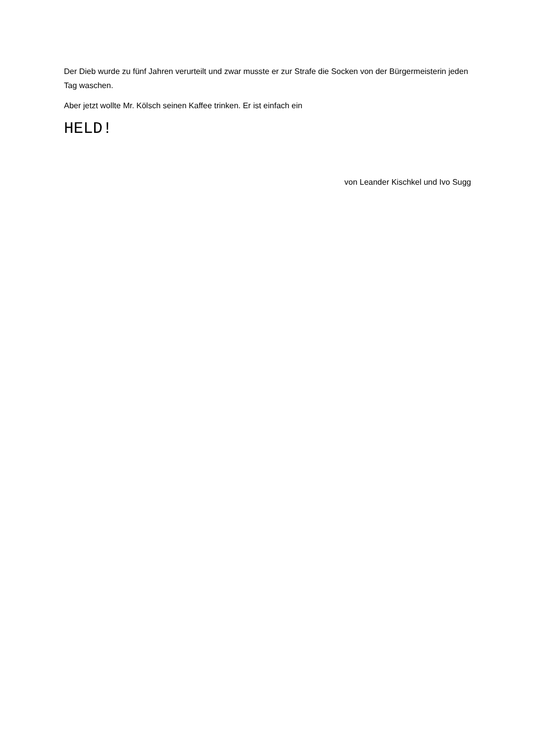Der Dieb wurde zu fünf Jahren verurteilt und zwar musste er zur Strafe die Socken von der Bürgermeisterin jeden Tag waschen.
Aber jetzt wollte Mr. Kölsch seinen Kaffee trinken. Er ist einfach ein
HELD!
von Leander Kischkel und Ivo Sugg